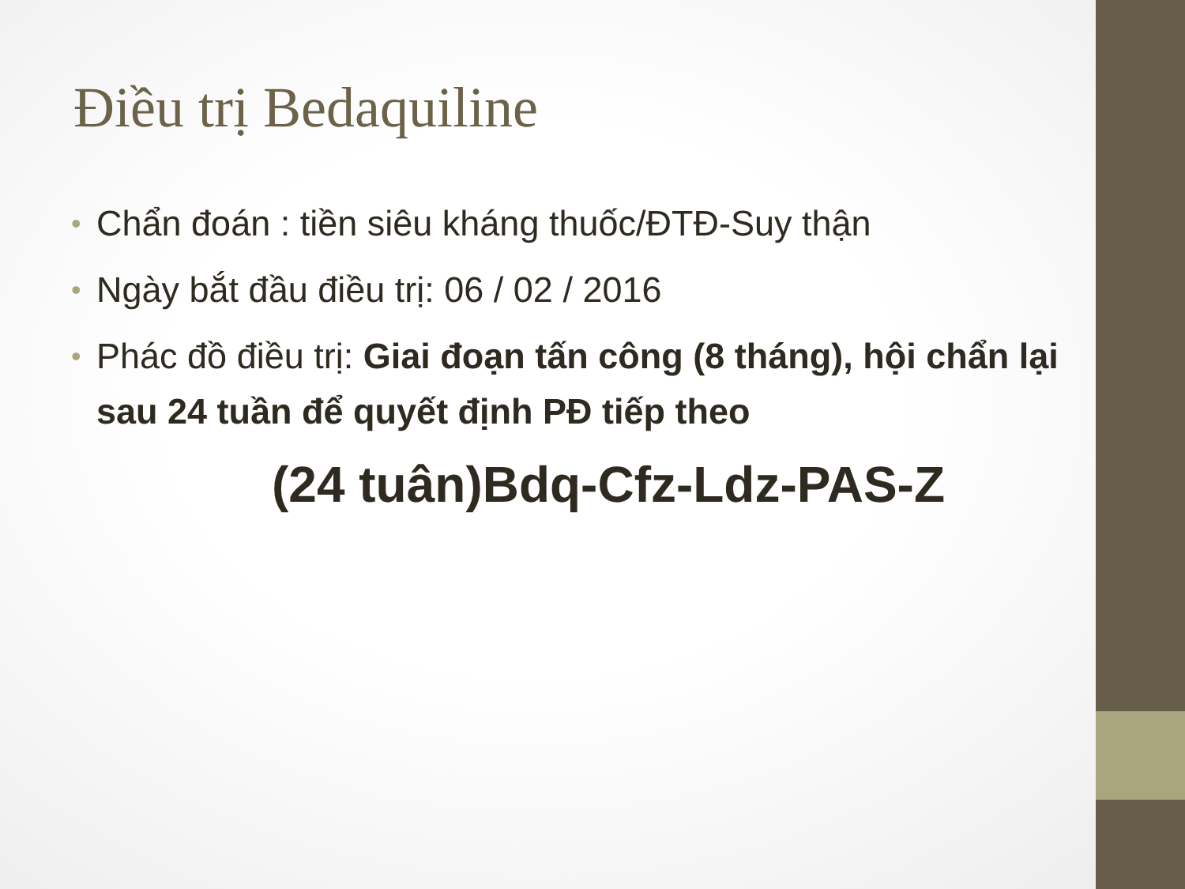Điều trị Bedaquiline
• Chẩn đoán : tiền siêu kháng thuốc/ĐTĐ-Suy thận
• Ngày bắt đầu điều trị: 06 / 02 / 2016
• Phác đồ điều trị: Giai đoạn tấn công (8 tháng), hội chẩn lại sau 24 tuần để quyết định PĐ tiếp theo
(24 tuân)Bdq-Cfz-Ldz-PAS-Z